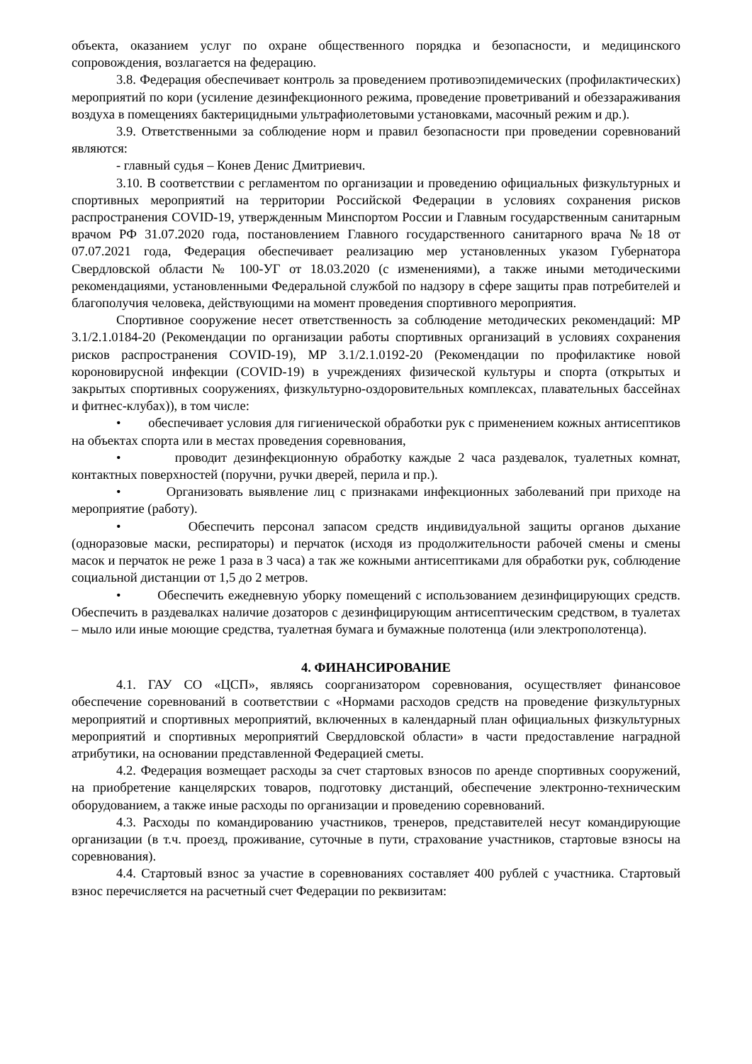объекта, оказанием услуг по охране общественного порядка и безопасности, и медицинского сопровождения, возлагается на федерацию.
3.8. Федерация обеспечивает контроль за проведением противоэпидемических (профилактических) мероприятий по кори (усиление дезинфекционного режима, проведение проветриваний и обеззараживания воздуха в помещениях бактерицидными ультрафиолетовыми установками, масочный режим и др.).
3.9. Ответственными за соблюдение норм и правил безопасности при проведении соревнований являются:
- главный судья – Конев Денис Дмитриевич.
3.10. В соответствии с регламентом по организации и проведению официальных физкультурных и спортивных мероприятий на территории Российской Федерации в условиях сохранения рисков распространения COVID-19, утвержденным Минспортом России и Главным государственным санитарным врачом РФ 31.07.2020 года, постановлением Главного государственного санитарного врача №18 от 07.07.2021 года, Федерация обеспечивает реализацию мер установленных указом Губернатора Свердловской области № 100-УГ от 18.03.2020 (с изменениями), а также иными методическими рекомендациями, установленными Федеральной службой по надзору в сфере защиты прав потребителей и благополучия человека, действующими на момент проведения спортивного мероприятия.
Спортивное сооружение несет ответственность за соблюдение методических рекомендаций: МР 3.1/2.1.0184-20 (Рекомендации по организации работы спортивных организаций в условиях сохранения рисков распространения COVID-19), МР 3.1/2.1.0192-20 (Рекомендации по профилактике новой короновирусной инфекции (COVID-19) в учреждениях физической культуры и спорта (открытых и закрытых спортивных сооружениях, физкультурно-оздоровительных комплексах, плавательных бассейнах и фитнес-клубах)), в том числе:
• обеспечивает условия для гигиенической обработки рук с применением кожных антисептиков на объектах спорта или в местах проведения соревнования,
• проводит дезинфекционную обработку каждые 2 часа раздевалок, туалетных комнат, контактных поверхностей (поручни, ручки дверей, перила и пр.).
• Организовать выявление лиц с признаками инфекционных заболеваний при приходе на мероприятие (работу).
• Обеспечить персонал запасом средств индивидуальной защиты органов дыхание (одноразовые маски, респираторы) и перчаток (исходя из продолжительности рабочей смены и смены масок и перчаток не реже 1 раза в 3 часа) а так же кожными антисептиками для обработки рук, соблюдение социальной дистанции от 1,5 до 2 метров.
• Обеспечить ежедневную уборку помещений с использованием дезинфицирующих средств. Обеспечить в раздевалках наличие дозаторов с дезинфицирующим антисептическим средством, в туалетах – мыло или иные моющие средства, туалетная бумага и бумажные полотенца (или электрополотенца).
4. ФИНАНСИРОВАНИЕ
4.1. ГАУ СО «ЦСП», являясь соорганизатором соревнования, осуществляет финансовое обеспечение соревнований в соответствии с «Нормами расходов средств на проведение физкультурных мероприятий и спортивных мероприятий, включенных в календарный план официальных физкультурных мероприятий и спортивных мероприятий Свердловской области» в части предоставление наградной атрибутики, на основании представленной Федерацией сметы.
4.2. Федерация возмещает расходы за счет стартовых взносов по аренде спортивных сооружений, на приобретение канцелярских товаров, подготовку дистанций, обеспечение электронно-техническим оборудованием, а также иные расходы по организации и проведению соревнований.
4.3. Расходы по командированию участников, тренеров, представителей несут командирующие организации (в т.ч. проезд, проживание, суточные в пути, страхование участников, стартовые взносы на соревнования).
4.4. Стартовый взнос за участие в соревнованиях составляет 400 рублей с участника. Стартовый взнос перечисляется на расчетный счет Федерации по реквизитам: